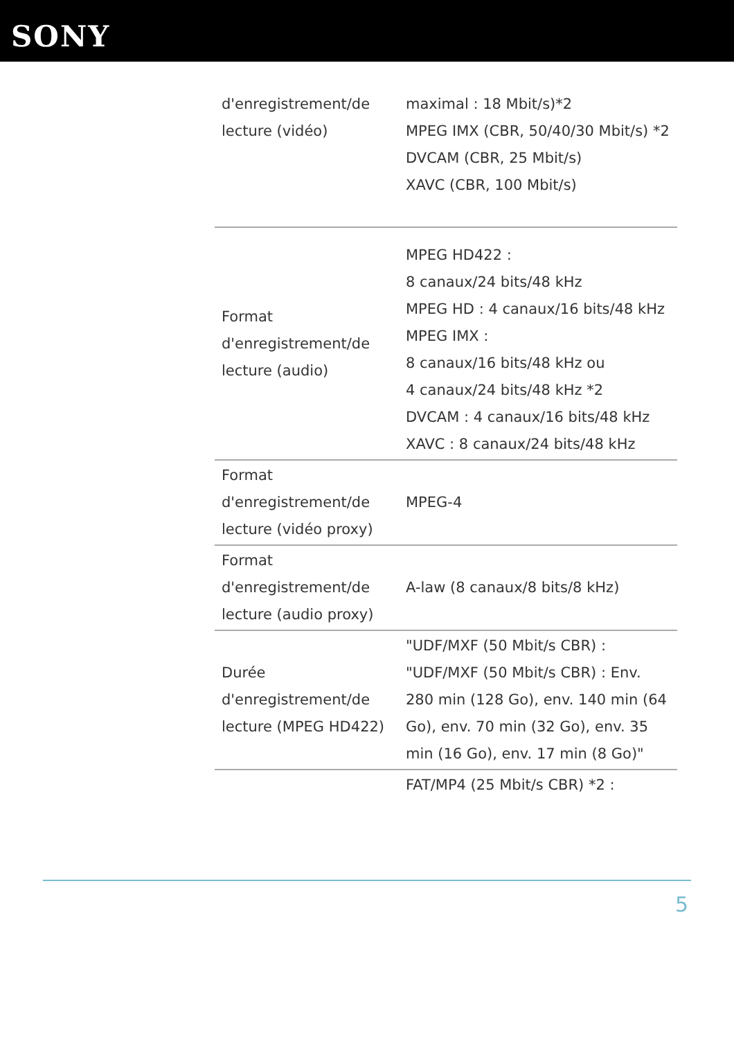SONY
| d'enregistrement/de lecture (vidéo) | maximal : 18 Mbit/s)*2 MPEG IMX (CBR, 50/40/30 Mbit/s) *2 DVCAM (CBR, 25 Mbit/s) XAVC (CBR, 100 Mbit/s) |
| Format d'enregistrement/de lecture (audio) | MPEG HD422 : 8 canaux/24 bits/48 kHz MPEG HD : 4 canaux/16 bits/48 kHz MPEG IMX : 8 canaux/16 bits/48 kHz ou 4 canaux/24 bits/48 kHz *2 DVCAM : 4 canaux/16 bits/48 kHz XAVC : 8 canaux/24 bits/48 kHz |
| Format d'enregistrement/de lecture (vidéo proxy) | MPEG-4 |
| Format d'enregistrement/de lecture (audio proxy) | A-law (8 canaux/8 bits/8 kHz) |
| Durée d'enregistrement/de lecture (MPEG HD422) | "UDF/MXF (50 Mbit/s CBR) : "UDF/MXF (50 Mbit/s CBR) : Env. 280 min (128 Go), env. 140 min (64 Go), env. 70 min (32 Go), env. 35 min (16 Go), env. 17 min (8 Go)" |
| | FAT/MP4 (25 Mbit/s CBR) *2 : |
5